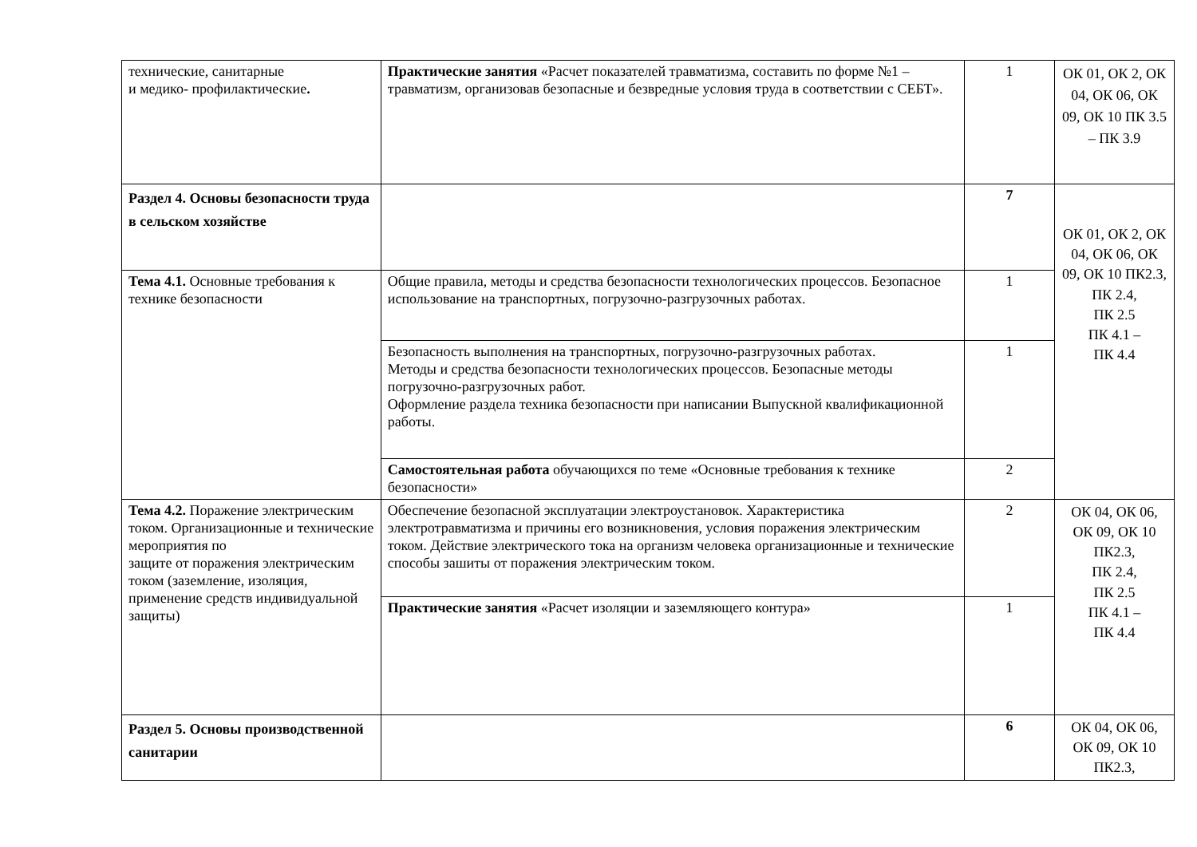| технические, санитарные и медико- профилактические . | Практические занятия «Расчет показателей травматизма, составить по форме №1 – травматизм, организовав безопасные и безвредные условия труда в соответствии с СЕБТ». | 1 | ОК 01, ОК 2, ОК 04, ОК 06, ОК 09, ОК 10 ПК 3.5 – ПК 3.9 |
| Раздел 4. Основы безопасности труда в сельском хозяйстве | | 7 | ОК 01, ОК 2, ОК 04, ОК 06, ОК 09, ОК 10 ПК2.3, ПК 2.4, ПК 2.5 ПК 4.1 – ПК 4.4 |
| Тема 4.1. Основные требования к технике безопасности | Общие правила, методы и средства безопасности технологических процессов. Безопасное использование на транспортных, погрузочно-разгрузочных работах. | 1 | |
| | Безопасность выполнения на транспортных, погрузочно-разгрузочных работах. Методы и средства безопасности технологических процессов. Безопасные методы погрузочно-разгрузочных работ. Оформление раздела техника безопасности при написании Выпускной квалификационной работы. | 1 | |
| | Самостоятельная работа обучающихся по теме «Основные требования к технике безопасности» | 2 | |
| Тема 4.2. Поражение электрическим током. Организационные и технические мероприятия по защите от поражения электрическим током (заземление, изоляция, применение средств индивидуальной защиты) | Обеспечение безопасной эксплуатации электроустановок. Характеристика электротравматизма и причины его возникновения, условия поражения электрическим током. Действие электрического тока на организм человека организационные и технические способы зашиты от поражения электрическим током. | 2 | ОК 04, ОК 06, ОК 09, ОК 10 ПК2.3, ПК 2.4, ПК 2.5 ПК 4.1 – ПК 4.4 |
| | Практические занятия «Расчет изоляции и заземляющего контура» | 1 | |
| Раздел 5. Основы производственной санитарии | | 6 | ОК 04, ОК 06, ОК 09, ОК 10 ПК2.3, |